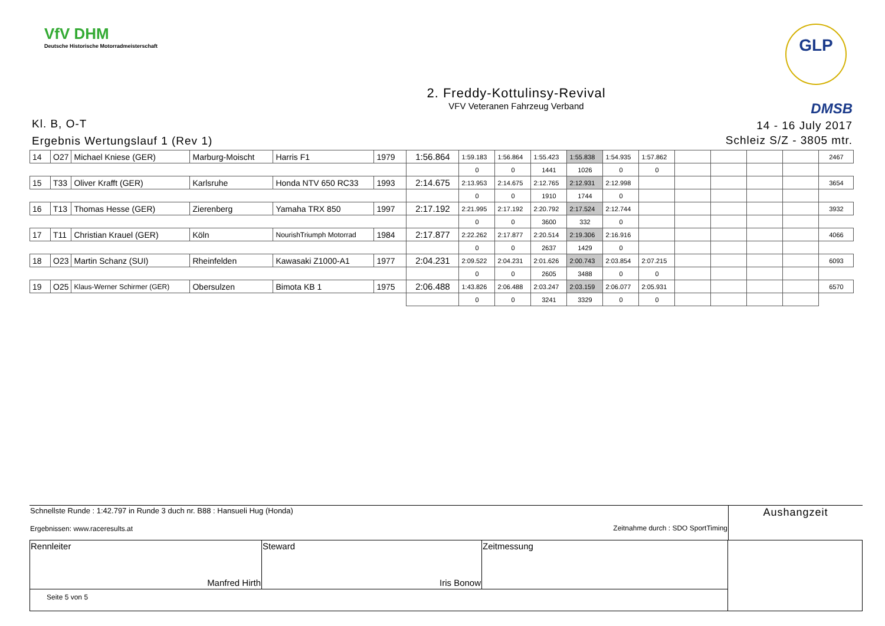VfV DHM
Deutsche Historische Motorradmeisterschaft
GLP
2. Freddy-Kottulinsy-Revival
VFV Veteranen Fahrzeug Verband
DMSB
Kl. B, O-T
Ergebnis Wertungslauf 1 (Rev 1)
14 - 16 July 2017
Schleiz S/Z - 3805 mtr.
| 14 | O27 | Michael Kniese (GER) | Marburg-Moischt | Harris F1 | 1979 | 1:56.864 | 1:59.183 | 1:56.864 | 1:55.423 | 1:55.838 | 1:54.935 | 1:57.862 | | | | | 2467 |
| | | | | | | | 0 | 0 | 1441 | 1026 | 0 | 0 | | | | | |
| 15 | T33 | Oliver Krafft (GER) | Karlsruhe | Honda NTV 650 RC33 | 1993 | 2:14.675 | 2:13.953 | 2:14.675 | 2:12.765 | 2:12.931 | 2:12.998 | | | | | | 3654 |
| | | | | | | | 0 | 0 | 1910 | 1744 | 0 | | | | | | |
| 16 | T13 | Thomas Hesse (GER) | Zierenberg | Yamaha TRX 850 | 1997 | 2:17.192 | 2:21.995 | 2:17.192 | 2:20.792 | 2:17.524 | 2:12.744 | | | | | | 3932 |
| | | | | | | | 0 | 0 | 3600 | 332 | 0 | | | | | | |
| 17 | T11 | Christian Krauel (GER) | Köln | NourishTriumph Motorrad | 1984 | 2:17.877 | 2:22.262 | 2:17.877 | 2:20.514 | 2:19.306 | 2:16.916 | | | | | | 4066 |
| | | | | | | | 0 | 0 | 2637 | 1429 | 0 | | | | | | |
| 18 | O23 | Martin Schanz (SUI) | Rheinfelden | Kawasaki Z1000-A1 | 1977 | 2:04.231 | 2:09.522 | 2:04.231 | 2:01.626 | 2:00.743 | 2:03.854 | 2:07.215 | | | | | 6093 |
| | | | | | | | 0 | 0 | 2605 | 3488 | 0 | 0 | | | | | |
| 19 | O25 | Klaus-Werner Schirmer (GER) | Obersulzen | Bimota KB 1 | 1975 | 2:06.488 | 1:43.826 | 2:06.488 | 2:03.247 | 2:03.159 | 2:06.077 | 2:05.931 | | | | | 6570 |
| | | | | | | | 0 | 0 | 3241 | 3329 | 0 | 0 | | | | | |
| Schnellste Runde : 1:42.797 in Runde 3 duch nr. B88 : Hansueli Hug (Honda) Ergebnissen: www.raceresults.at Zeitnahme durch : SDO SportTiming | Aushangzeit |
| Rennleiter Manfred Hirth | Steward Iris Bonow | Zeitmessung | |
| Seite 5 von 5 | | | |